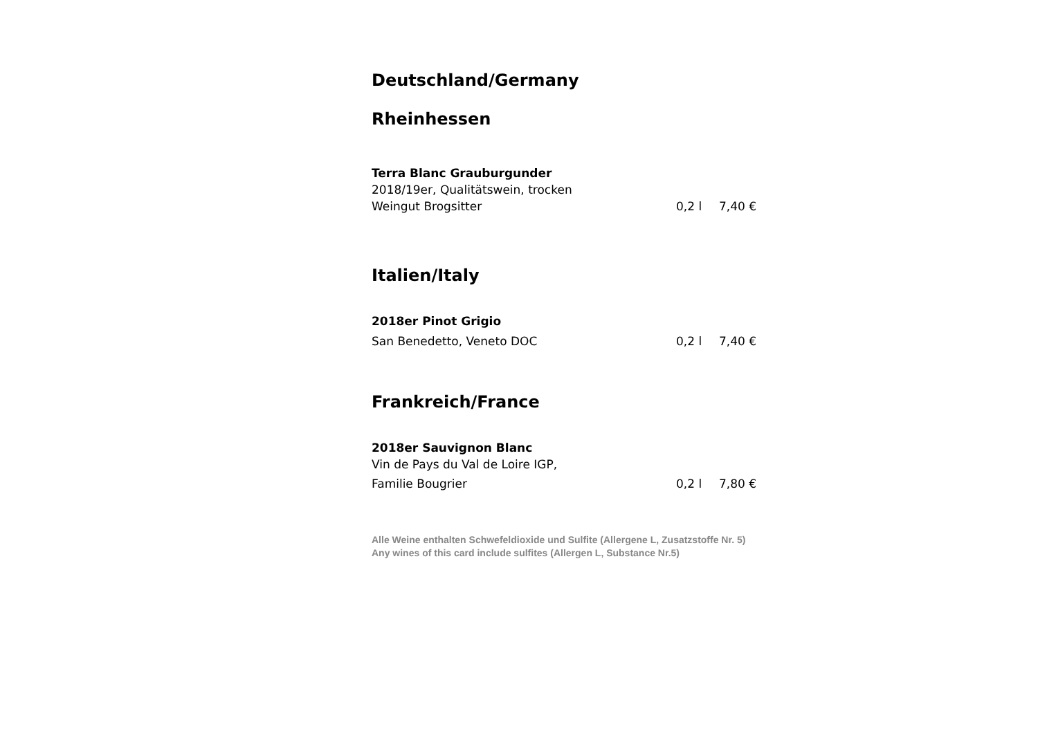Deutschland/Germany
Rheinhessen
Terra Blanc Grauburgunder
2018/19er, Qualitätswein, trocken
Weingut Brogsitter 0,2 l 7,40 €
Italien/Italy
2018er Pinot Grigio
San Benedetto, Veneto DOC 0,2 l 7,40 €
Frankreich/France
2018er Sauvignon Blanc
Vin de Pays du Val de Loire IGP,
Familie Bougrier 0,2 l 7,80 €
Alle Weine enthalten Schwefeldioxide und Sulfite (Allergene L, Zusatzstoffe Nr. 5)
Any wines of this card include sulfites (Allergen L, Substance Nr.5)